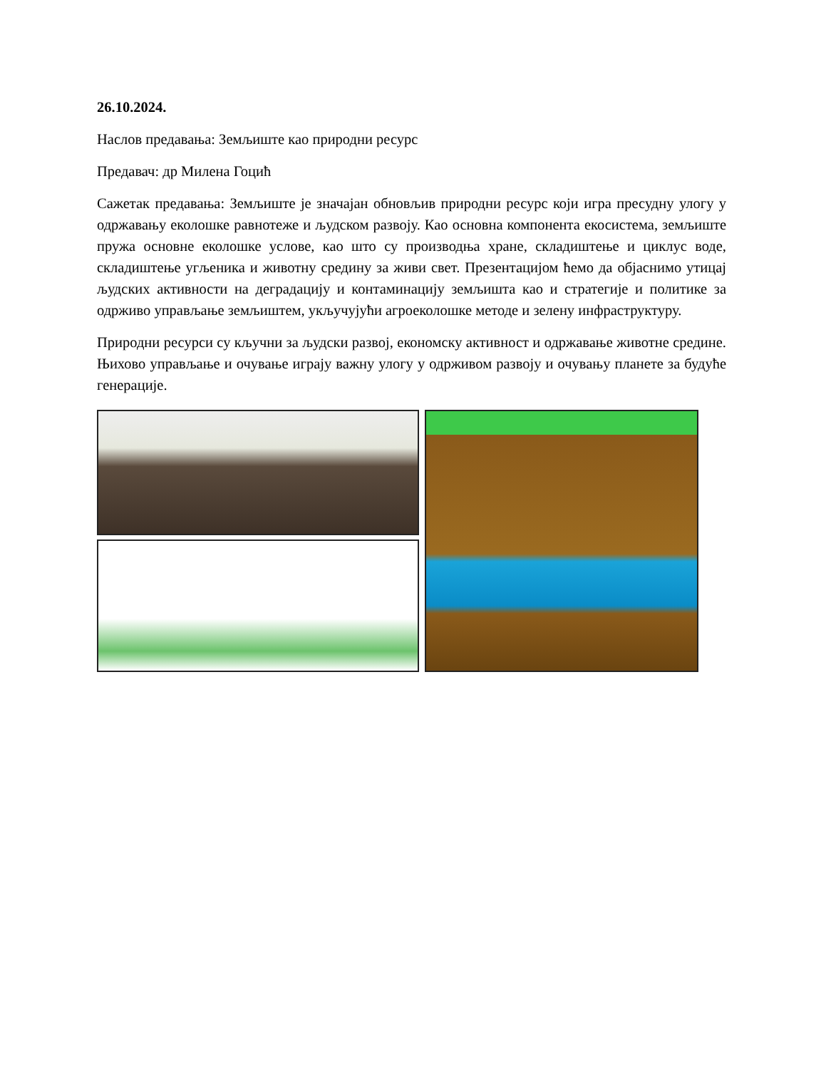26.10.2024.
Наслов предавања: Земљиште као природни ресурс
Предавач: др Милена Гоцић
Сажетак предавања: Земљиште је значајан обновљив природни ресурс који игра пресудну улогу у одржавању еколошке равнотеже и људском развоју. Као основна компонента екосистема, земљиште пружа основне еколошке услове, као што су производња хране, складиштење и циклус воде, складиштење угљеника и животну средину за живи свет. Презентацијом ћемо да објаснимо утицај људских активности на деградацију и контаминацију земљишта као и стратегије и политике за одрживо управљање земљиштем, укључујући агроеколошке методе и зелену инфраструктуру.
Природни ресурси су кључни за људски развој, економску активност и одржавање животне средине. Њихово управљање и очување играју важну улогу у одрживом развоју и очувању планете за будуће генерације.